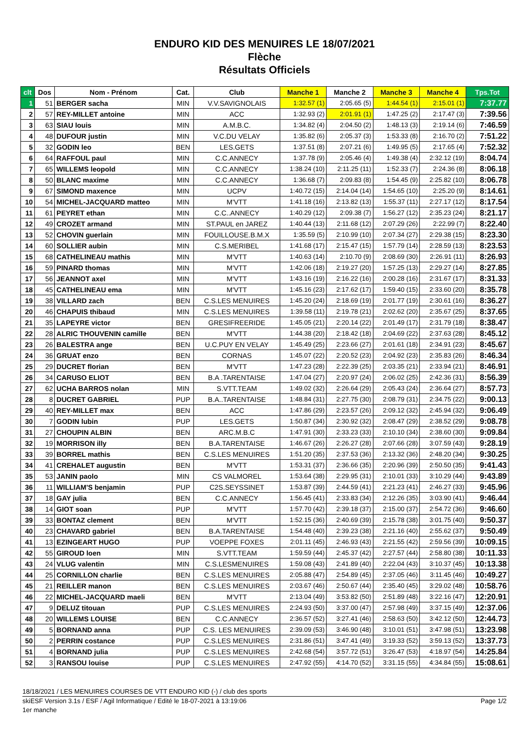ENDURO KID DES MENUIRES LE 18/07/2021
Flèche
Résultats Officiels
| clt | Dos | Nom - Prénom | Cat. | Club | Manche 1 | Manche 2 | Manche 3 | Manche 4 | Tps.Tot |
| --- | --- | --- | --- | --- | --- | --- | --- | --- | --- |
| 1 | 51 | BERGER sacha | MIN | V.V.SAVIGNOLAIS | 1:32.57 (1) | 2:05.65 (5) | 1:44.54 (1) | 2:15.01 (1) | 7:37.77 |
| 2 | 57 | REY-MILLET antoine | MIN | ACC | 1:32.93 (2) | 2:01.91 (1) | 1:47.25 (2) | 2:17.47 (3) | 7:39.56 |
| 3 | 63 | SIAU louis | MIN | A.M.B.C. | 1:34.82 (4) | 2:04.50 (2) | 1:48.13 (3) | 2:19.14 (6) | 7:46.59 |
| 4 | 48 | DUFOUR justin | MIN | V.C.DU VELAY | 1:35.82 (6) | 2:05.37 (3) | 1:53.33 (8) | 2:16.70 (2) | 7:51.22 |
| 5 | 32 | GODIN leo | BEN | LES.GETS | 1:37.51 (8) | 2:07.21 (6) | 1:49.95 (5) | 2:17.65 (4) | 7:52.32 |
| 6 | 64 | RAFFOUL paul | MIN | C.C.ANNECY | 1:37.78 (9) | 2:05.46 (4) | 1:49.38 (4) | 2:32.12 (19) | 8:04.74 |
| 7 | 65 | WILLEMS leopold | MIN | C.C.ANNECY | 1:38.24 (10) | 2:11.25 (11) | 1:52.33 (7) | 2:24.36 (8) | 8:06.18 |
| 8 | 50 | BLANC maxime | MIN | C.C.ANNECY | 1:36.68 (7) | 2:09.83 (8) | 1:54.45 (9) | 2:25.82 (10) | 8:06.78 |
| 9 | 67 | SIMOND maxence | MIN | UCPV | 1:40.72 (15) | 2:14.04 (14) | 1:54.65 (10) | 2:25.20 (9) | 8:14.61 |
| 10 | 54 | MICHEL-JACQUARD matteo | MIN | M'VTT | 1:41.18 (16) | 2:13.82 (13) | 1:55.37 (11) | 2:27.17 (12) | 8:17.54 |
| 11 | 61 | PEYRET ethan | MIN | C.C..ANNECY | 1:40.29 (12) | 2:09.38 (7) | 1:56.27 (12) | 2:35.23 (24) | 8:21.17 |
| 12 | 49 | CROZET armand | MIN | ST.PAUL en JAREZ | 1:40.44 (13) | 2:11.68 (12) | 2:07.29 (26) | 2:22.99 (7) | 8:22.40 |
| 13 | 52 | CHOVIN guerlain | MIN | FOUILLOUSE.B.M.X | 1:35.59 (5) | 2:10.99 (10) | 2:07.34 (27) | 2:29.38 (15) | 8:23.30 |
| 14 | 60 | SOLLIER aubin | MIN | C.S.MERIBEL | 1:41.68 (17) | 2:15.47 (15) | 1:57.79 (14) | 2:28.59 (13) | 8:23.53 |
| 15 | 68 | CATHELINEAU mathis | MIN | M'VTT | 1:40.63 (14) | 2:10.70 (9) | 2:08.69 (30) | 2:26.91 (11) | 8:26.93 |
| 16 | 59 | PINARD thomas | MIN | M'VTT | 1:42.06 (18) | 2:19.27 (20) | 1:57.25 (13) | 2:29.27 (14) | 8:27.85 |
| 17 | 56 | JEANNOT axel | MIN | M'VTT | 1:43.16 (19) | 2:16.22 (16) | 2:00.28 (16) | 2:31.67 (17) | 8:31.33 |
| 18 | 45 | CATHELINEAU ema | MIN | M'VTT | 1:45.16 (23) | 2:17.62 (17) | 1:59.40 (15) | 2:33.60 (20) | 8:35.78 |
| 19 | 38 | VILLARD zach | BEN | C.S.LES MENUIRES | 1:45.20 (24) | 2:18.69 (19) | 2:01.77 (19) | 2:30.61 (16) | 8:36.27 |
| 20 | 46 | CHAPUIS thibaud | MIN | C.S.LES MENUIRES | 1:39.58 (11) | 2:19.78 (21) | 2:02.62 (20) | 2:35.67 (25) | 8:37.65 |
| 21 | 35 | LAPEYRE victor | BEN | GRESIFREERIDE | 1:45.05 (21) | 2:20.14 (22) | 2:01.49 (17) | 2:31.79 (18) | 8:38.47 |
| 22 | 28 | ALRIC THOUVENIN camille | BEN | M'VTT | 1:44.38 (20) | 2:18.42 (18) | 2:04.69 (22) | 2:37.63 (28) | 8:45.12 |
| 23 | 26 | BALESTRA ange | BEN | U.C.PUY EN VELAY | 1:45.49 (25) | 2:23.66 (27) | 2:01.61 (18) | 2:34.91 (23) | 8:45.67 |
| 24 | 36 | GRUAT enzo | BEN | CORNAS | 1:45.07 (22) | 2:20.52 (23) | 2:04.92 (23) | 2:35.83 (26) | 8:46.34 |
| 25 | 29 | DUCRET florian | BEN | M'VTT | 1:47.23 (28) | 2:22.39 (25) | 2:03.35 (21) | 2:33.94 (21) | 8:46.91 |
| 26 | 34 | CARUSO ELIOT | BEN | B.A .TARENTAISE | 1:47.04 (27) | 2:20.97 (24) | 2:06.02 (25) | 2:42.36 (31) | 8:56.39 |
| 27 | 62 | UCHA BARROS nolan | MIN | S.VTT.TEAM | 1:49.02 (32) | 2:26.64 (29) | 2:05.43 (24) | 2:36.64 (27) | 8:57.73 |
| 28 | 8 | DUCRET GABRIEL | PUP | B.A..TARENTAISE | 1:48.84 (31) | 2:27.75 (30) | 2:08.79 (31) | 2:34.75 (22) | 9:00.13 |
| 29 | 40 | REY-MILLET max | BEN | ACC | 1:47.86 (29) | 2:23.57 (26) | 2:09.12 (32) | 2:45.94 (32) | 9:06.49 |
| 30 | 7 | GODIN lubin | PUP | LES.GETS | 1:50.87 (34) | 2:30.92 (32) | 2:08.47 (29) | 2:38.52 (29) | 9:08.78 |
| 31 | 27 | CHOUPIN ALBIN | BEN | ARC.M.B.C | 1:47.91 (30) | 2:33.23 (33) | 2:10.10 (34) | 2:38.60 (30) | 9:09.84 |
| 32 | 19 | MORRISON illy | BEN | B.A.TARENTAISE | 1:46.67 (26) | 2:26.27 (28) | 2:07.66 (28) | 3:07.59 (43) | 9:28.19 |
| 33 | 39 | BORREL mathis | BEN | C.S.LES MENUIRES | 1:51.20 (35) | 2:37.53 (36) | 2:13.32 (36) | 2:48.20 (34) | 9:30.25 |
| 34 | 41 | CREHALET augustin | BEN | M'VTT | 1:53.31 (37) | 2:36.66 (35) | 2:20.96 (39) | 2:50.50 (35) | 9:41.43 |
| 35 | 53 | JANIN paolo | MIN | CS VALMOREL | 1:53.64 (38) | 2:29.95 (31) | 2:10.01 (33) | 3:10.29 (44) | 9:43.89 |
| 36 | 11 | WILLIAM'S benjamin | PUP | C2S.SEYSSINET | 1:53.87 (39) | 2:44.59 (41) | 2:21.23 (41) | 2:46.27 (33) | 9:45.96 |
| 37 | 18 | GAY julia | BEN | C.C.ANNECY | 1:56.45 (41) | 2:33.83 (34) | 2:12.26 (35) | 3:03.90 (41) | 9:46.44 |
| 38 | 14 | GIOT soan | PUP | M'VTT | 1:57.70 (42) | 2:39.18 (37) | 2:15.00 (37) | 2:54.72 (36) | 9:46.60 |
| 39 | 33 | BONTAZ clement | BEN | M'VTT | 1:52.15 (36) | 2:40.69 (39) | 2:15.78 (38) | 3:01.75 (40) | 9:50.37 |
| 40 | 23 | CHAVARD gabriel | BEN | B.A.TARENTAISE | 1:54.48 (40) | 2:39.23 (38) | 2:21.16 (40) | 2:55.62 (37) | 9:50.49 |
| 41 | 13 | EZINGEART HUGO | PUP | VOEPPE FOXES | 2:01.11 (45) | 2:46.93 (43) | 2:21.55 (42) | 2:59.56 (39) | 10:09.15 |
| 42 | 55 | GIROUD loen | MIN | S.VTT.TEAM | 1:59.59 (44) | 2:45.37 (42) | 2:27.57 (44) | 2:58.80 (38) | 10:11.33 |
| 43 | 24 | VLUG valentin | MIN | C.S.LESMENUIRES | 1:59.08 (43) | 2:41.89 (40) | 2:22.04 (43) | 3:10.37 (45) | 10:13.38 |
| 44 | 25 | CORNILLON charlie | BEN | C.S.LES MENUIRES | 2:05.88 (47) | 2:54.89 (45) | 2:37.05 (46) | 3:11.45 (46) | 10:49.27 |
| 45 | 21 | REILLER manon | BEN | C.S.LES MENUIRES | 2:03.67 (46) | 2:50.67 (44) | 2:35.40 (45) | 3:29.02 (48) | 10:58.76 |
| 46 | 22 | MICHEL-JACQUARD maeli | BEN | M'VTT | 2:13.04 (49) | 3:53.82 (50) | 2:51.89 (48) | 3:22.16 (47) | 12:20.91 |
| 47 | 9 | DELUZ titouan | PUP | C.S.LES MENUIRES | 2:24.93 (50) | 3:37.00 (47) | 2:57.98 (49) | 3:37.15 (49) | 12:37.06 |
| 48 | 20 | WILLEMS LOUISE | BEN | C.C.ANNECY | 2:36.57 (52) | 3:27.41 (46) | 2:58.63 (50) | 3:42.12 (50) | 12:44.73 |
| 49 | 5 | BORNAND anna | PUP | C.S. LES MENUIRES | 2:39.09 (53) | 3:46.90 (48) | 3:10.01 (51) | 3:47.98 (51) | 13:23.98 |
| 50 | 2 | PERRIN costance | PUP | C.S.LES MENUIRES | 2:31.86 (51) | 3:47.41 (49) | 3:19.33 (52) | 3:59.13 (52) | 13:37.73 |
| 51 | 4 | BORNAND julia | PUP | C.S.LES MENUIRES | 2:42.68 (54) | 3:57.72 (51) | 3:26.47 (53) | 4:18.97 (54) | 14:25.84 |
| 52 | 3 | RANSOU louise | PUP | C.S.LES MENUIRES | 2:47.92 (55) | 4:14.70 (52) | 3:31.15 (55) | 4:34.84 (55) | 15:08.61 |
18/18/2021 / LES MENUIRES COURSES DE VTT ENDURO KID (-) / club des sports
skiESF Version 3.1s / ESF / Agil Informatique / Edité le 18-07-2021 à 13:19:06 Page 1/2
1er manche